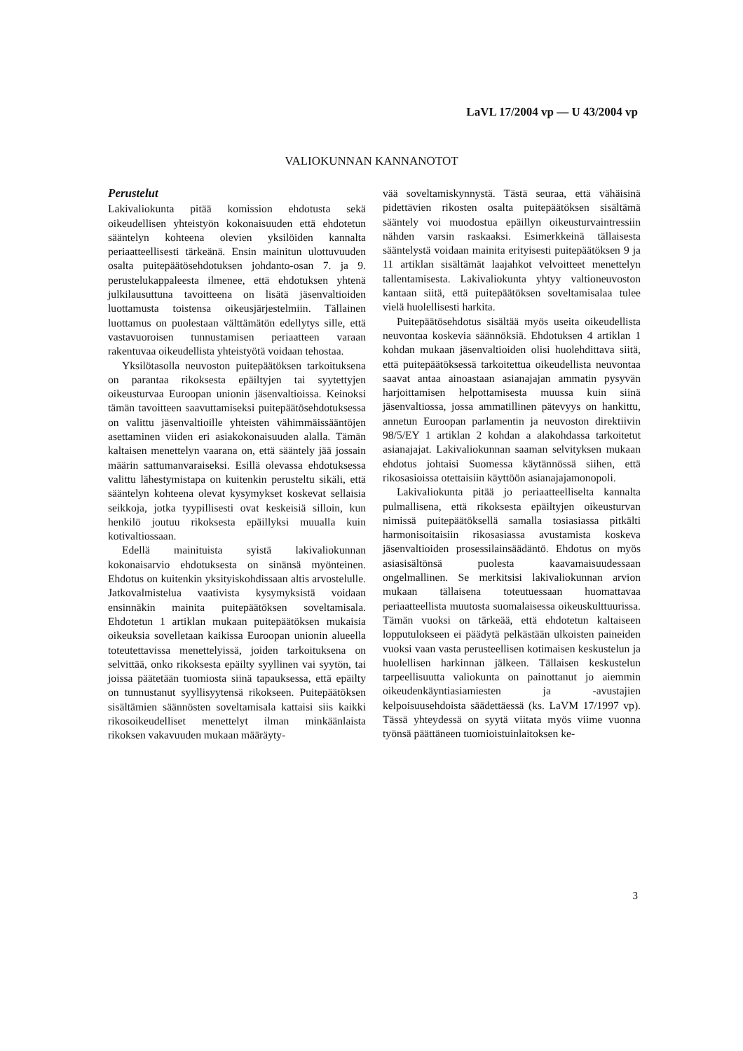LaVL 17/2004 vp — U 43/2004 vp
VALIOKUNNAN KANNANOTOT
Perustelut
Lakivaliokunta pitää komission ehdotusta sekä oikeudellisen yhteistyön kokonaisuuden että ehdotetun sääntelyn kohteena olevien yksilöiden kannalta periaatteellisesti tärkeänä. Ensin mainitun ulottuvuuden osalta puitepäätösehdotuksen johdanto-osan 7. ja 9. perustelukappaleesta ilmenee, että ehdotuksen yhtenä julkilausuttuna tavoitteena on lisätä jäsenvaltioiden luottamusta toistensa oikeusjärjestelmiin. Tällainen luottamus on puolestaan välttämätön edellytys sille, että vastavuoroisen tunnustamisen periaatteen varaan rakentuvaa oikeudellista yhteistyötä voidaan tehostaa.
Yksilötasolla neuvoston puitepäätöksen tarkoituksena on parantaa rikoksesta epäiltyjen tai syytettyjen oikeusturvaa Euroopan unionin jäsenvaltioissa. Keinoksi tämän tavoitteen saavuttamiseksi puitepäätösehdotuksessa on valittu jäsenvaltioille yhteisten vähimmäissääntöjen asettaminen viiden eri asiakokonaisuuden alalla. Tämän kaltaisen menettelyn vaarana on, että sääntely jää jossain määrin sattumanvaraiseksi. Esillä olevassa ehdotuksessa valittu lähestymistapa on kuitenkin perusteltu sikäli, että sääntelyn kohteena olevat kysymykset koskevat sellaisia seikkoja, jotka tyypillisesti ovat keskeisiä silloin, kun henkilö joutuu rikoksesta epäillyksi muualla kuin kotivaltiossaan.
Edellä mainituista syistä lakivaliokunnan kokonaisarvio ehdotuksesta on sinänsä myönteinen. Ehdotus on kuitenkin yksityiskohdissaan altis arvostelulle. Jatkovalmistelua vaativista kysymyksistä voidaan ensinnäkin mainita puitepäätöksen soveltamisala. Ehdotetun 1 artiklan mukaan puitepäätöksen mukaisia oikeuksia sovelletaan kaikissa Euroopan unionin alueella toteutettavissa menettelyissä, joiden tarkoituksena on selvittää, onko rikoksesta epäilty syyllinen vai syytön, tai joissa päätetään tuomiosta siinä tapauksessa, että epäilty on tunnustanut syyllisyytensä rikokseen. Puitepäätöksen sisältämien säännösten soveltamisala kattaisi siis kaikki rikosoikeudelliset menettelyt ilman minkäänlaista rikoksen vakavuuden mukaan määräyty-
vää soveltamiskynnystä. Tästä seuraa, että vähäisinä pidettävien rikosten osalta puitepäätöksen sisältämä sääntely voi muodostua epäillyn oikeusturvaintressiin nähden varsin raskaaksi. Esimerkkeinä tällaisesta sääntelystä voidaan mainita erityisesti puitepäätöksen 9 ja 11 artiklan sisältämät laajahkot velvoitteet menettelyn tallentamisesta. Lakivaliokunta yhtyy valtioneuvoston kantaan siitä, että puitepäätöksen soveltamisalaa tulee vielä huolellisesti harkita.
Puitepäätösehdotus sisältää myös useita oikeudellista neuvontaa koskevia säännöksiä. Ehdotuksen 4 artiklan 1 kohdan mukaan jäsenvaltioiden olisi huolehdittava siitä, että puitepäätöksessä tarkoitettua oikeudellista neuvontaa saavat antaa ainoastaan asianajajan ammatin pysyvän harjoittamisen helpottamisesta muussa kuin siinä jäsenvaltiossa, jossa ammatillinen pätevyys on hankittu, annetun Euroopan parlamentin ja neuvoston direktiivin 98/5/EY 1 artiklan 2 kohdan a alakohdassa tarkoitetut asianajajat. Lakivaliokunnan saaman selvityksen mukaan ehdotus johtaisi Suomessa käytännössä siihen, että rikosasioissa otettaisiin käyttöön asianajajamonopoli.
Lakivaliokunta pitää jo periaatteelliselta kannalta pulmallisena, että rikoksesta epäiltyjen oikeusturvan nimissä puitepäätöksellä samalla tosiasiassa pitkälti harmonisoitaisiin rikosasiassa avustamista koskeva jäsenvaltioiden prosessilainsäädäntö. Ehdotus on myös asiasisältönsä puolesta kaavamaisuudessaan ongelmallinen. Se merkitsisi lakivaliokunnan arvion mukaan tällaisena toteutuessaan huomattavaa periaatteellista muutosta suomalaisessa oikeuskulttuurissa. Tämän vuoksi on tärkeää, että ehdotetun kaltaiseen lopputulokseen ei päädytä pelkästään ulkoisten paineiden vuoksi vaan vasta perusteellisen kotimaisen keskustelun ja huolellisen harkinnan jälkeen. Tällaisen keskustelun tarpeellisuutta valiokunta on painottanut jo aiemmin oikeudenkäyntiasiamiesten ja -avustajien kelpoisuusehdoista säädettäessä (ks. LaVM 17/1997 vp). Tässä yhteydessä on syytä viitata myös viime vuonna työnsä päättäneen tuomioistuinlaitoksen ke-
3